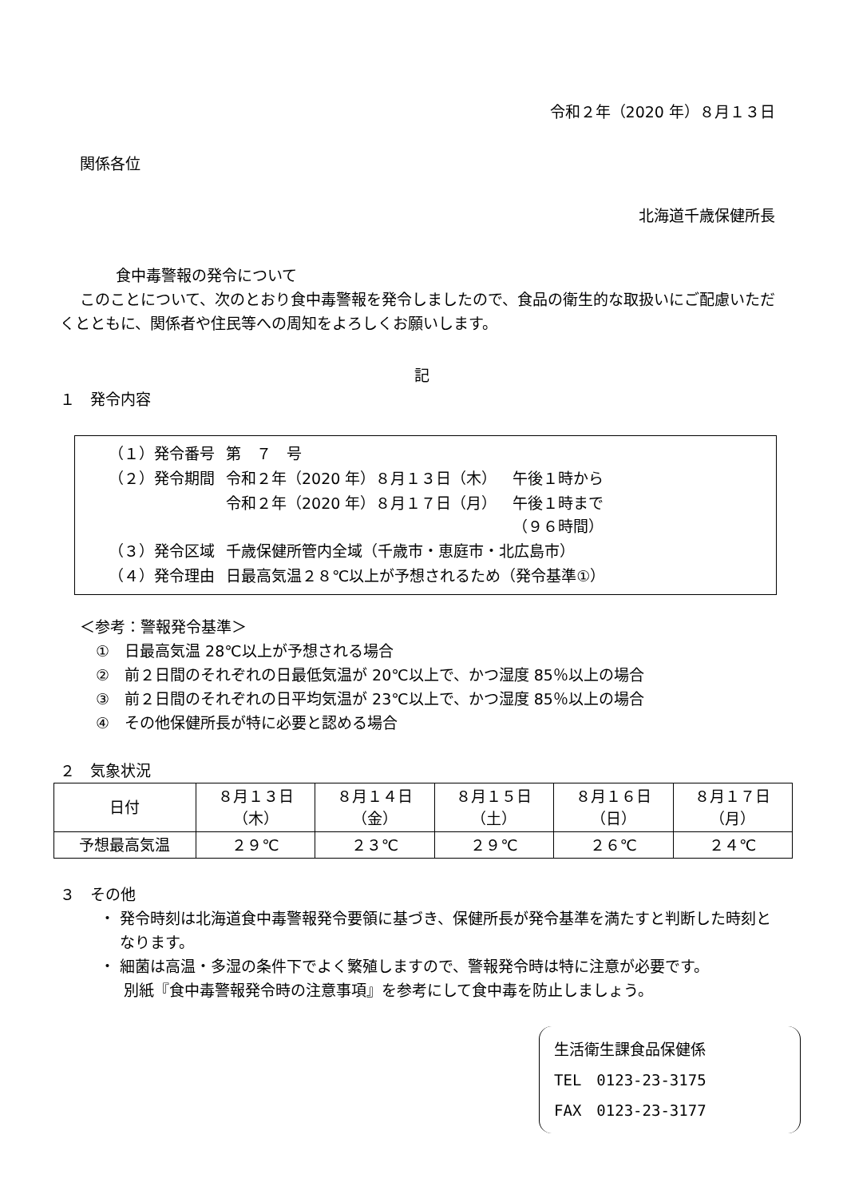令和２年（2020 年）８月１３日
関係各位
北海道千歳保健所長
食中毒警報の発令について
このことについて、次のとおり食中毒警報を発令しましたので、食品の衛生的な取扱いにご配慮いただくとともに、関係者や住民等への周知をよろしくお願いします。
記
１　発令内容
| （１）発令番号 | 第 ７ 号 | |
| （２）発令期間 | 令和２年（2020 年）８月１３日（木） | 午後１時から |
| | 令和２年（2020 年）８月１７日（月） | 午後１時まで （９６時間） |
| （３）発令区域 | 千歳保健所管内全域（千歳市・恵庭市・北広島市） | |
| （４）発令理由 | 日最高気温２８℃以上が予想されるため（発令基準①） | |
＜参考：警報発令基準＞
①　日最高気温 28℃以上が予想される場合
②　前２日間のそれぞれの日最低気温が 20℃以上で、かつ湿度 85％以上の場合
③　前２日間のそれぞれの日平均気温が 23℃以上で、かつ湿度 85％以上の場合
④　その他保健所長が特に必要と認める場合
２　気象状況
| 日付 | ８月１３日 （木） | ８月１４日 （金） | ８月１５日 （土） | ８月１６日 （日） | ８月１７日 （月） |
| --- | --- | --- | --- | --- | --- |
| 予想最高気温 | ２９℃ | ２３℃ | ２９℃ | ２６℃ | ２４℃ |
３　その他
・ 発令時刻は北海道食中毒警報発令要領に基づき、保健所長が発令基準を満たすと判断した時刻となります。
・ 細菌は高温・多湿の条件下でよく繁殖しますので、警報発令時は特に注意が必要です。
別紙『食中毒警報発令時の注意事項』を参考にして食中毒を防止しましょう。
生活衛生課食品保健係
TEL　0123-23-3175
FAX　0123-23-3177